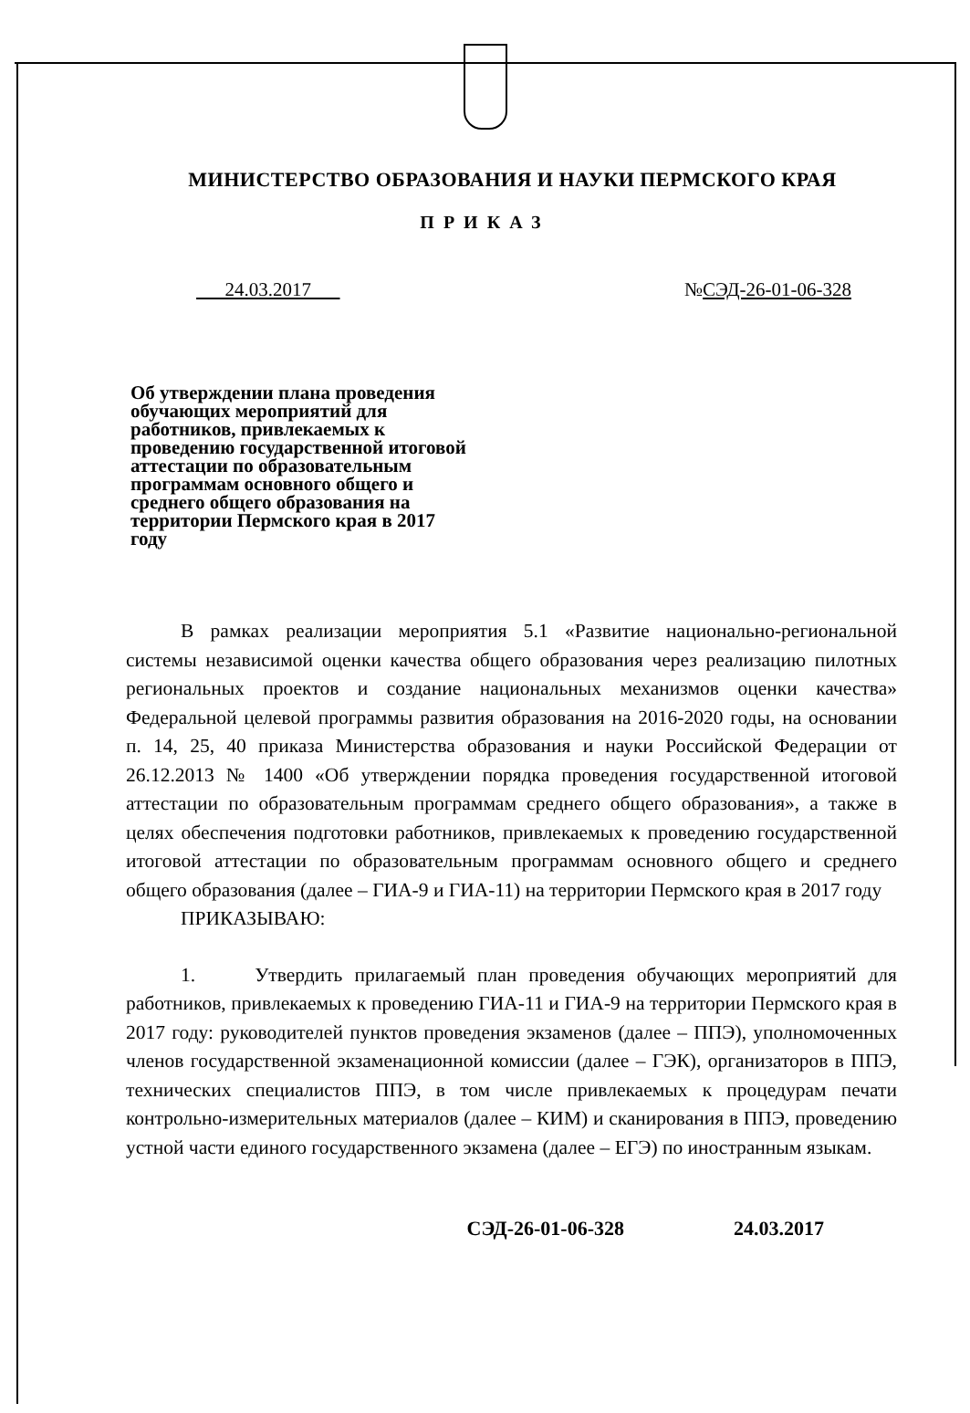МИНИСТЕРСТВО ОБРАЗОВАНИЯ И НАУКИ ПЕРМСКОГО КРАЯ
ПРИКАЗ
24.03.2017 №СЭД-26-01-06-328
Об утверждении плана проведения обучающих мероприятий для работников, привлекаемых к проведению государственной итоговой аттестации по образовательным программам основного общего и среднего общего образования на территории Пермского края в 2017 году
В рамках реализации мероприятия 5.1 «Развитие национально-региональной системы независимой оценки качества общего образования через реализацию пилотных региональных проектов и создание национальных механизмов оценки качества» Федеральной целевой программы развития образования на 2016-2020 годы, на основании п. 14, 25, 40 приказа Министерства образования и науки Российской Федерации от 26.12.2013 № 1400 «Об утверждении порядка проведения государственной итоговой аттестации по образовательным программам среднего общего образования», а также в целях обеспечения подготовки работников, привлекаемых к проведению государственной итоговой аттестации по образовательным программам основного общего и среднего общего образования (далее – ГИА-9 и ГИА-11) на территории Пермского края в 2017 году
ПРИКАЗЫВАЮ:
1. Утвердить прилагаемый план проведения обучающих мероприятий для работников, привлекаемых к проведению ГИА-11 и ГИА-9 на территории Пермского края в 2017 году: руководителей пунктов проведения экзаменов (далее – ППЭ), уполномоченных членов государственной экзаменационной комиссии (далее – ГЭК), организаторов в ППЭ, технических специалистов ППЭ, в том числе привлекаемых к процедурам печати контрольно-измерительных материалов (далее – КИМ) и сканирования в ППЭ, проведению устной части единого государственного экзамена (далее – ЕГЭ) по иностранным языкам.
СЭД-26-01-06-328 24.03.2017